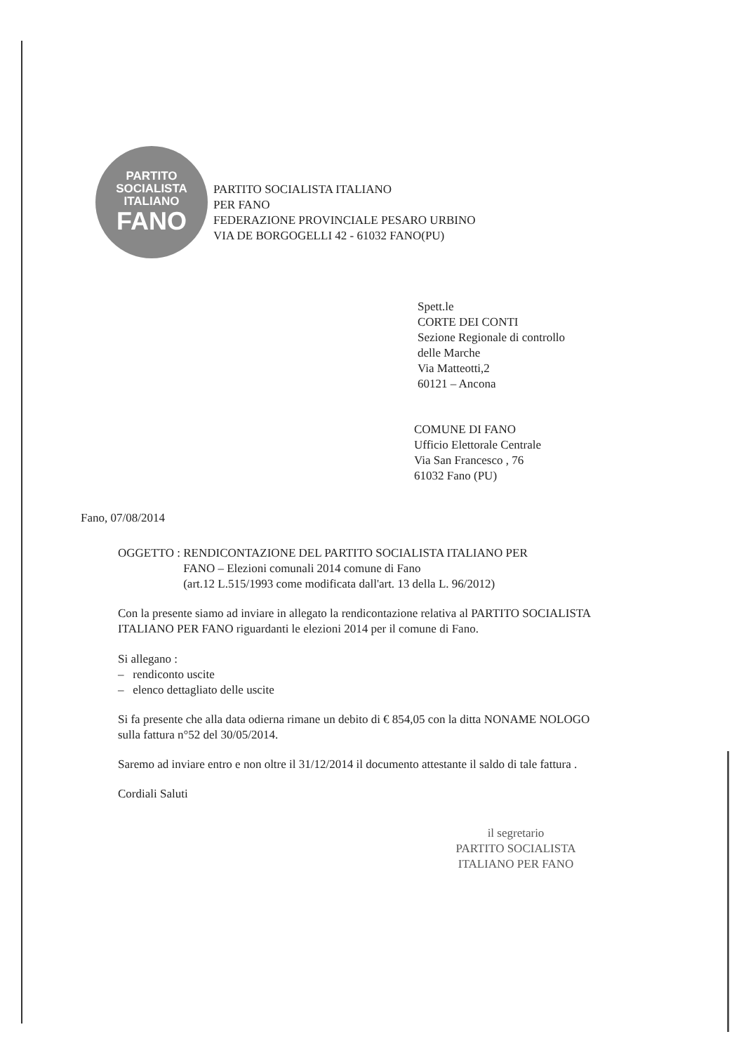PARTITO
SOCIALISTA
ITALIANO
FANO
PARTITO SOCIALISTA ITALIANO
PER FANO
FEDERAZIONE PROVINCIALE PESARO URBINO
VIA DE BORGOGELLI 42 - 61032 FANO(PU)
Spett.le
CORTE DEI CONTI
Sezione Regionale di controllo
delle Marche
Via Matteotti,2
60121 – Ancona
COMUNE DI FANO
Ufficio Elettorale Centrale
Via San Francesco , 76
61032 Fano (PU)
Fano, 07/08/2014
OGGETTO : RENDICONTAZIONE DEL PARTITO SOCIALISTA ITALIANO PER
FANO – Elezioni comunali 2014 comune di Fano
(art.12 L.515/1993 come modificata dall'art. 13 della L. 96/2012)
Con la presente siamo ad inviare in allegato la rendicontazione relativa al PARTITO SOCIALISTA ITALIANO PER FANO riguardanti le elezioni 2014 per il comune di Fano.
Si allegano :
– rendiconto uscite
– elenco dettagliato delle uscite
Si fa presente che alla data odierna rimane un debito di € 854,05 con la ditta NONAME NOLOGO sulla fattura n°52 del 30/05/2014.
Saremo ad inviare entro e non oltre il 31/12/2014 il documento attestante il saldo di tale fattura .
Cordiali Saluti
il segretario
PARTITO SOCIALISTA
ITALIANO PER FANO